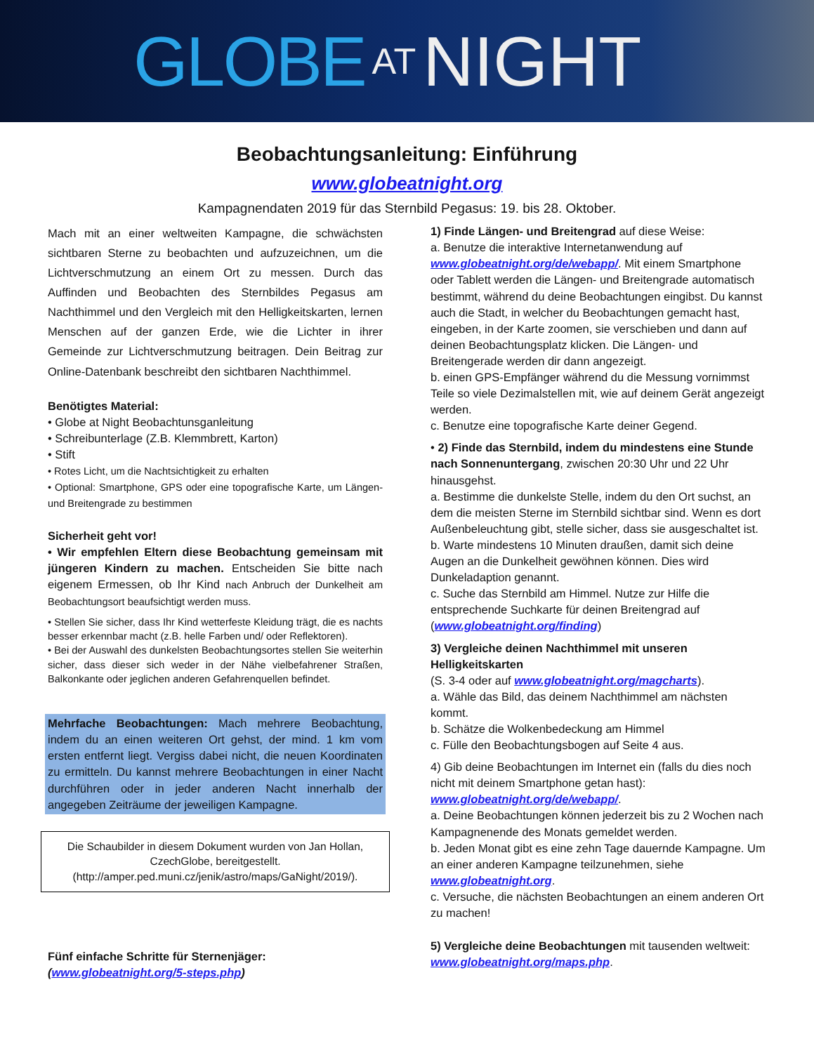GLOBE AT NIGHT
Beobachtungsanleitung: Einführung
www.globeatnight.org
Kampagnendaten 2019 für das Sternbild Pegasus: 19. bis 28. Oktober.
Mach mit an einer weltweiten Kampagne, die schwächsten sichtbaren Sterne zu beobachten und aufzuzeichnen, um die Lichtverschmutzung an einem Ort zu messen. Durch das Auffinden und Beobachten des Sternbildes Pegasus am Nachthimmel und den Vergleich mit den Helligkeitskarten, lernen Menschen auf der ganzen Erde, wie die Lichter in ihrer Gemeinde zur Lichtverschmutzung beitragen. Dein Beitrag zur Online-Datenbank beschreibt den sichtbaren Nachthimmel.
Benötigtes Material:
• Globe at Night Beobachtunsganleitung
• Schreibunterlage (Z.B. Klemmbrett, Karton)
• Stift
• Rotes Licht, um die Nachtsichtigkeit zu erhalten
• Optional: Smartphone, GPS oder eine topografische Karte, um Längen- und Breitengrade zu bestimmen
Sicherheit geht vor!
• Wir empfehlen Eltern diese Beobachtung gemeinsam mit jüngeren Kindern zu machen. Entscheiden Sie bitte nach eigenem Ermessen, ob Ihr Kind nach Anbruch der Dunkelheit am Beobachtungsort beaufsichtigt werden muss.
• Stellen Sie sicher, dass Ihr Kind wetterfeste Kleidung trägt, die es nachts besser erkennbar macht (z.B. helle Farben und/ oder Reflektoren).
• Bei der Auswahl des dunkelsten Beobachtungsortes stellen Sie weiterhin sicher, dass dieser sich weder in der Nähe vielbefahrener Straßen, Balkonkante oder jeglichen anderen Gefahrenquellen befindet.
Mehrfache Beobachtungen: Mach mehrere Beobachtung, indem du an einen weiteren Ort gehst, der mind. 1 km vom ersten entfernt liegt. Vergiss dabei nicht, die neuen Koordinaten zu ermitteln. Du kannst mehrere Beobachtungen in einer Nacht durchführen oder in jeder anderen Nacht innerhalb der angegeben Zeiträume der jeweiligen Kampagne.
Die Schaubilder in diesem Dokument wurden von Jan Hollan, CzechGlobe, bereitgestellt.
(http://amper.ped.muni.cz/jenik/astro/maps/GaNight/2019/).
Fünf einfache Schritte für Sternenjäger:
(www.globeatnight.org/5-steps.php)
1) Finde Längen- und Breitengrad auf diese Weise:
a. Benutze die interaktive Internetanwendung auf www.globeatnight.org/de/webapp/. Mit einem Smartphone oder Tablett werden die Längen- und Breitengrade automatisch bestimmt, während du deine Beobachtungen eingibst. Du kannst auch die Stadt, in welcher du Beobachtungen gemacht hast, eingeben, in der Karte zoomen, sie verschieben und dann auf deinen Beobachtungsplatz klicken. Die Längen- und Breitengerade werden dir dann angezeigt.
b. einen GPS-Empfänger während du die Messung vornimmst Teile so viele Dezimalstellen mit, wie auf deinem Gerät angezeigt werden.
c. Benutze eine topografische Karte deiner Gegend.
• 2) Finde das Sternbild, indem du mindestens eine Stunde nach Sonnenuntergang, zwischen 20:30 Uhr und 22 Uhr hinausgehst.
a. Bestimme die dunkelste Stelle, indem du den Ort suchst, an dem die meisten Sterne im Sternbild sichtbar sind. Wenn es dort Außenbeleuchtung gibt, stelle sicher, dass sie ausgeschaltet ist.
b. Warte mindestens 10 Minuten draußen, damit sich deine Augen an die Dunkelheit gewöhnen können. Dies wird Dunkeladaption genannt.
c. Suche das Sternbild am Himmel. Nutze zur Hilfe die entsprechende Suchkarte für deinen Breitengrad auf (www.globeatnight.org/finding)
3) Vergleiche deinen Nachthimmel mit unseren Helligkeitskarten
(S. 3-4 oder auf www.globeatnight.org/magcharts).
a. Wähle das Bild, das deinem Nachthimmel am nächsten kommt.
b. Schätze die Wolkenbedeckung am Himmel
c. Fülle den Beobachtungsbogen auf Seite 4 aus.
4) Gib deine Beobachtungen im Internet ein (falls du dies noch nicht mit deinem Smartphone getan hast): www.globeatnight.org/de/webapp/.
a. Deine Beobachtungen können jederzeit bis zu 2 Wochen nach Kampagnenende des Monats gemeldet werden.
b. Jeden Monat gibt es eine zehn Tage dauernde Kampagne. Um an einer anderen Kampagne teilzunehmen, siehe www.globeatnight.org.
c. Versuche, die nächsten Beobachtungen an einem anderen Ort zu machen!
5) Vergleiche deine Beobachtungen mit tausenden weltweit: www.globeatnight.org/maps.php.